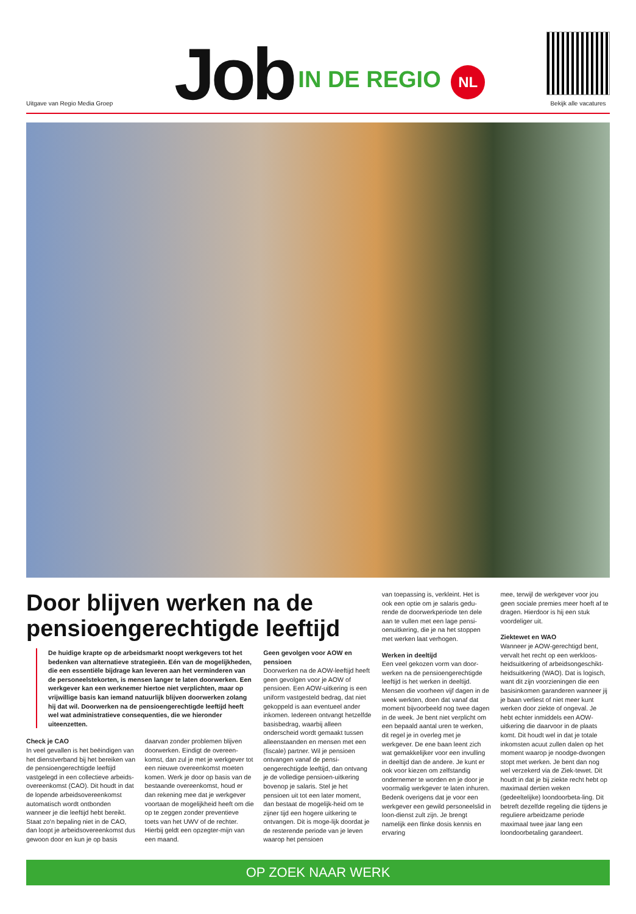Uitgave van Regio Media Groep
Job IN DE REGIO NL
Bekijk alle vacatures
Door blijven werken na de pensioengerechtigde leeftijd
De huidige krapte op de arbeidsmarkt noopt werkgevers tot het bedenken van alternatieve strategieën. Eén van de mogelijkheden, die een essentiële bijdrage kan leveren aan het verminderen van de personeelstekorten, is mensen langer te laten doorwerken. Een werkgever kan een werknemer hiertoe niet verplichten, maar op vrijwillige basis kan iemand natuurlijk blijven doorwerken zolang hij dat wil. Doorwerken na de pensioengerechtigde leeftijd heeft wel wat administratieve consequenties, die we hieronder uiteenzetten.
Check je CAO
In veel gevallen is het beëindigen van het dienstverband bij het bereiken van de pensioengerechtigde leeftijd vastgelegd in een collectieve arbeids-overeenkomst (CAO). Dit houdt in dat de lopende arbeidsovereenkomst automatisch wordt ontbonden wanneer je die leeftijd hebt bereikt. Staat zo'n bepaling niet in de CAO, dan loopt je arbeidsovereenkomst dus gewoon door en kun je op basis
daarvan zonder problemen blijven doorwerken. Eindigt de overeen-komst, dan zul je met je werkgever tot een nieuwe overeenkomst moeten komen. Werk je door op basis van de bestaande overeenkomst, houd er dan rekening mee dat je werkgever voortaan de mogelijkheid heeft om die op te zeggen zonder preventieve toets van het UWV of de rechter. Hierbij geldt een opzegter-mijn van een maand.
Geen gevolgen voor AOW en pensioen
Doorwerken na de AOW-leeftijd heeft geen gevolgen voor je AOW of pensioen. Een AOW-uitkering is een uniform vastgesteld bedrag, dat niet gekoppeld is aan eventueel ander inkomen. Iedereen ontvangt hetzelfde basisbedrag, waarbij alleen onderscheid wordt gemaakt tussen alleenstaanden en mensen met een (fiscale) partner. Wil je pensioen ontvangen vanaf de pensi-oengerechtigde leeftijd, dan ontvang je de volledige pensioen-uitkering bovenop je salaris. Stel je het pensioen uit tot een later moment, dan bestaat de mogelijk-heid om te zijner tijd een hogere uitkering te ontvangen. Dit is moge-lijk doordat je de resterende periode van je leven waarop het pensioen
van toepassing is, verkleint. Het is ook een optie om je salaris gedu-rende de doorwerkperiode ten dele aan te vullen met een lage pensi-oenuitkering, die je na het stoppen met werken laat verhogen.
Werken in deeltijd
Een veel gekozen vorm van door-werken na de pensioengerechtigde leeftijd is het werken in deeltijd. Mensen die voorheen vijf dagen in de week werkten, doen dat vanaf dat moment bijvoorbeeld nog twee dagen in de week. Je bent niet verplicht om een bepaald aantal uren te werken, dit regel je in overleg met je werkgever. De ene baan leent zich wat gemakkelijker voor een invulling in deeltijd dan de andere. Je kunt er ook voor kiezen om zelfstandig ondernemer te worden en je door je voormalig werkgever te laten inhuren. Bedenk overigens dat je voor een werkgever een gewild personeelslid in loon-dienst zult zijn. Je brengt namelijk een flinke dosis kennis en ervaring
mee, terwijl de werkgever voor jou geen sociale premies meer hoeft af te dragen. Hierdoor is hij een stuk voordeliger uit.
Ziektewet en WAO
Wanneer je AOW-gerechtigd bent, vervalt het recht op een werkloos-heidsuitkering of arbeidsongeschikt-heidsuitkering (WAO). Dat is logisch, want dit zijn voorzieningen die een basisinkomen garanderen wanneer jij je baan verliest of niet meer kunt werken door ziekte of ongeval. Je hebt echter inmiddels een AOW-uitkering die daarvoor in de plaats komt. Dit houdt wel in dat je totale inkomsten acuut zullen dalen op het moment waarop je noodge-dwongen stopt met werken. Je bent dan nog wel verzekerd via de Ziek-tewet. Dit houdt in dat je bij ziekte recht hebt op maximaal dertien weken (gedeeltelijke) loondoorbeta-ling. Dit betreft dezelfde regeling die tijdens je reguliere arbeidzame periode maximaal twee jaar lang een loondoorbetaling garandeert.
OP ZOEK NAAR WERK